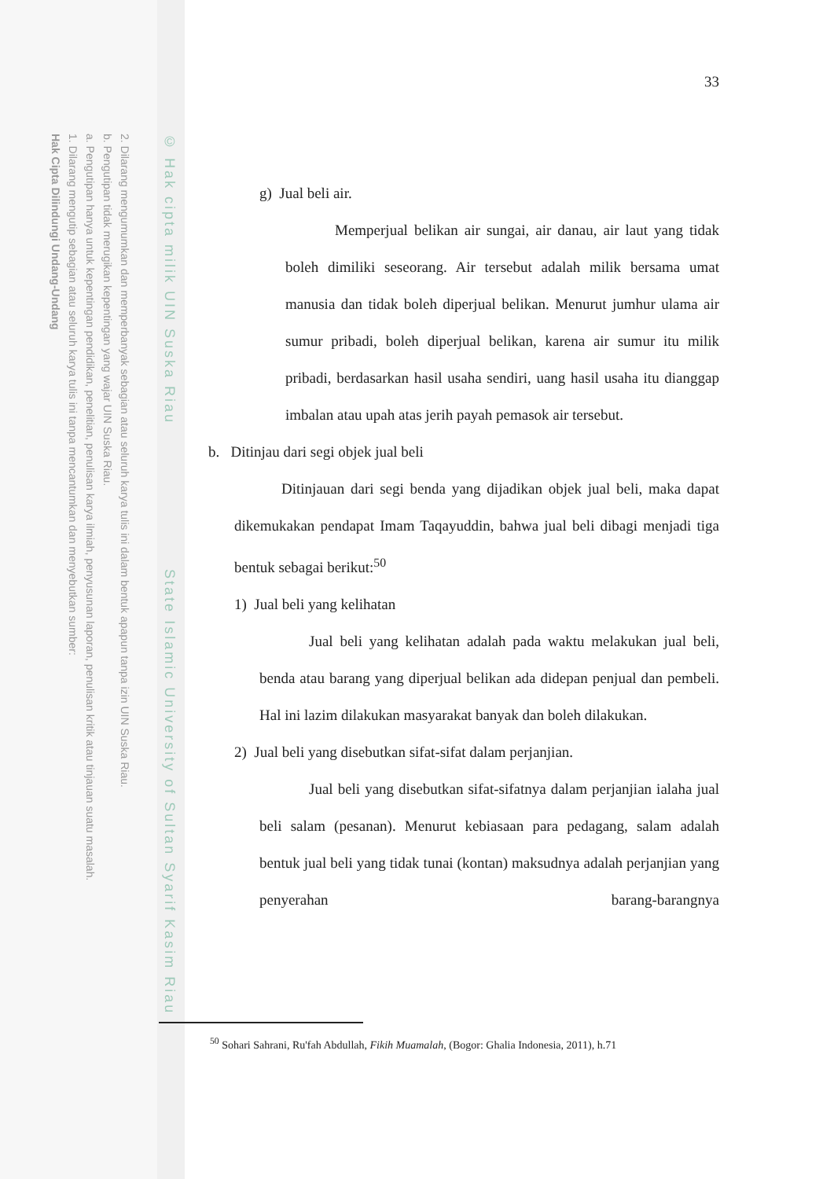2. Dilarang mengumumkan dan memperbanyak sebagian atau seluruh karya tulis ini dalam bentuk apapun tanpa izin UIN Suska Riau.
b. Pengutipan tidak merugikan kepentingan yang wajar UIN Suska Riau.
a. Pengutipan hanya untuk kepentingan pendidikan, penelitian, penulisan karya ilmiah, penyusunan laporan, penulisan kritik atau tinjauan suatu masalah.
1. Dilarang mengutip sebagian atau seluruh karya tulis ini tanpa mencantumkan dan menyebutkan sumber:
Hak Cipta Dilindungi Undang-Undang
© Hak cipta milik UIN Suska Riau State Islamic University of Sultan Syarif Kasim Riau
33
g) Jual beli air.
Memperjual belikan air sungai, air danau, air laut yang tidak boleh dimiliki seseorang. Air tersebut adalah milik bersama umat manusia dan tidak boleh diperjual belikan. Menurut jumhur ulama air sumur pribadi, boleh diperjual belikan, karena air sumur itu milik pribadi, berdasarkan hasil usaha sendiri, uang hasil usaha itu dianggap imbalan atau upah atas jerih payah pemasok air tersebut.
b. Ditinjau dari segi objek jual beli
Ditinjauan dari segi benda yang dijadikan objek jual beli, maka dapat dikemukakan pendapat Imam Taqayuddin, bahwa jual beli dibagi menjadi tiga bentuk sebagai berikut:<sup>50</sup>
1) Jual beli yang kelihatan
Jual beli yang kelihatan adalah pada waktu melakukan jual beli, benda atau barang yang diperjual belikan ada didepan penjual dan pembeli. Hal ini lazim dilakukan masyarakat banyak dan boleh dilakukan.
2) Jual beli yang disebutkan sifat-sifat dalam perjanjian.
Jual beli yang disebutkan sifat-sifatnya dalam perjanjian ialaha jual beli salam (pesanan). Menurut kebiasaan para pedagang, salam adalah bentuk jual beli yang tidak tunai (kontan) maksudnya adalah perjanjian yang penyerahan barang-barangnya
<sup>50</sup> Sohari Sahrani, Ru'fah Abdullah, Fikih Muamalah, (Bogor: Ghalia Indonesia, 2011), h.71